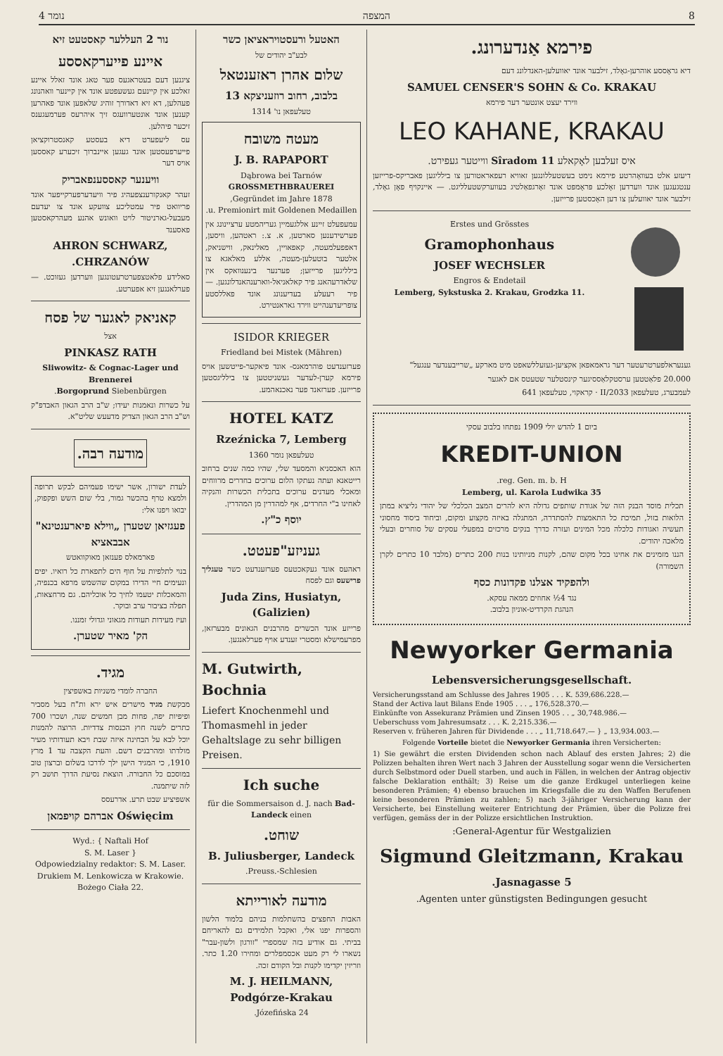נומר 4 המצפה 8
פירמא אַנדערונג.
דיא גראָססע אוהרען-גאָלד, זילבער אונד יאוועלען-האנדלונג דעם
SAMUEL CENSER'S SOHN & Co. KRAKAU
ווירד יעצט אונטער דער פירמא
LEO KAHANE, KRAKAU
איס זעלבען לאָקאלע Sîradom 11 ווייטער געפירט.
דיעזע אלט בעוואָהרטע פירמא נימט בעשטעללונגען זאוויא רעפאראטורען צו בילליגען פאבריקס-פרייזען ענטגעגען אונד ווערדען זאָלכע פּראָמפּט אונד זאָרגפאַלטיג בעווערקשטעלליגט. — איינקויף פאָן גאָלד, זילבער אונד יאוועלען צו דען האָכסטען פרייזען.
Erstes und Grösstes
Gramophonhaus
JOSEF WECHSLER
Engros & Endetail
Lemberg, Sykstuska 2. Krakau, Grodzka 11.
גענעראלפערטרעטער דער גראמאפאן אקציען-געזעללשאפט מיט מארקע „שרייבענדער ענגעל"
20.000 פלאַטטען ערסטקלאַססיגער קינסטלער שטעטס אם לאגער
לעמבערג, טעלעפאן 2033/II · קראקוי, טעלעפאן 641
ביום 1 להדש יולי 1909 נפתחו בלבוב עסקי
KREDIT-UNION
reg. Gen. m. b. H.
Lemberg, ul. Karola Ludwika 35
תכלית מוסד הבנק הזה של אגודת שותפים גדולה היא להרים המצב הכלכלי של יהודי גליציא במתן הלואות בזול, תמיכת כל התאמצות להסתדרה, המתגלה באיזה מקצוע ומקום, וביחוד ביסוד מחסוני תעשיה ואגודות כלכלה מכל המינים ועזרה כדרך בנקים מרכזים במפעלי עסקים של סוחרים ובעלי מלאכה יהודים.
הננו מזמינים את אחינו בכל מקום שהם, לקנות מניותינו בנות 200 כתרים (מלבד 10 כתרים לקרן השמורה)
ולהפקיד אצלנו פקדונות כסף
נגד 4½ אחוזים ממאה עסקא.
הנהגת הקרדיט-אוניון בלבוב.
Newyorker Germania
Lebensversicherungsgesellschaft.
Versicherungsstand am Schlusse des Jahres 1905 . . . K. 539,686.228.—
Stand der Activa laut Bilans Ende 1905 . . . „ 176,528.370.—
Einkünfte von Assekuranz Prämien und Zinsen 1905 . . „ 30,748.986.—
Ueberschuss vom Jahresumsatz . . . K. 2,215.336.—
Reserven v. früheren Jahren für Dividende . . . „ 11,718.647.— } „ 13,934.003.—
Folgende Vorteile bietet die Newyorker Germania ihren Versicherten:
1) Sie gewährt die ersten Dividenden schon nach Ablauf des ersten Jahres; 2) die Polizzen behalten ihren Wert nach 3 Jahren der Ausstellung sogar wenn die Versicherten durch Selbstmord oder Duell starben, und auch in Fällen, in welchen der Antrag objectiv falsche Deklaration enthält; 3) Reise um die ganze Erdkugel unterliegen keine besonderen Prämien; 4) ebenso brauchen im Kriegsfalle die zu den Waffen Berufenen keine besonderen Prämien zu zahlen; 5) nach 3-jähriger Versicherung kann der Versicherte, bei Einstellung weiterer Entrichtung der Prämien, über die Polizze frei verfügen, gemäss der in der Polizze ersichtlichen Instruktion.
General-Agentur für Westgalizien:
Sigmund Gleitzmann, Krakau
Jasnagasse 5.
Agenten unter günstigsten Bedingungen gesucht.
האטעל ורעסטויראציאן כשר
לבע"ב יהודים של
שלום אהרן ראזענטאל
בלבוב, רחוב רוזעניצקא 13
טעלעפאן נו' 1314
מעטה משובח
J. B. RAPAPORT
Dąbrowa bei Tarnów
GROSSMETHBRAUEREI
Gegründet im Jahre 1878,
u. Premionirt mit Goldenen Medaillen.
עמעפעלט זיינע אללגעמיין געריהמטע ערציינונג אין פערשידענען סארטען, א. צ.: ראטהען, וויסען, דאפפעלמעטה, קאפאויין, מאלינאק, ווישניאק, אלטער בוטעלען-מעטה, אללע מאלאגא צו בילליגען פרייזען; פערנער בינענוואקס אין שלאדרעהאנג פיר קאלאניאל-ווארענהאנדלונגען. — פיר רעעלע בעדיענונג אונד פאללסטע צופריעדענהייט ווירד גאראנטירט.
ISIDOR KRIEGER
Friedland bei Mistek (Mähren)
פערזענדעט פוהרמאנס- אונד פיאקער-פייטשען אויס פירמא קערן-לעדער געשניטטען צו בילליגסטען פרייזען. פערזאנד פער נאכנאהמע.
HOTEL KATZ
Rzeźnicka 7, Lemberg
טעלעפאן נומר 1360
הוא האכסניא והמסעד שלי, שהיו כמה שנים ברחוב רייטאנא ועתה נעתקו הלום ערוכים בחדרים מרווחים ומאכלי מעדנים ערוכים בתכלית הכשרות והנקיה לאחינו ב"י החרדים, אף למהדרין מן המהדרין.
יוסף כ"ץ.
געניזע"פעטט.
ראהעס אונד געקאכטעס פערזענדעט כשר טעגליך פרישעס וגם לפסח
Juda Zins, Husiatyn, (Galizien)
פרייזע אונד הכשרים מהרבנים הגאונים מבערזאן, מפרעמישלא ומסטרי זענדע אויף פערלאנגען.
M. Gutwirth, Bochnia
Liefert Knochenmehl und Thomasmehl in jeder Gehaltslage zu sehr billigen Preisen.
Ich suche
für die Sommersaison d. J. nach Bad-Landeck einen
שוחט.
B. Juliusberger, Landeck
Preuss.-Schlesien.
מודעה לאורייתא
האבות החפצים בהשתלמות בניהם בלמוד הלשון והספרות יפנו אלי, ואקבל תלמידים גם להאריחם בביתי. גם אודיע בזה שמספרי "זורגון ולשון-עבר" נשארו לי רק מעט אכסמפלרים ומחירו 1.20 כתר. וזריזין יקדימו לקנות ובל הקודם זכה.
M. J. HEILMANN, Podgórze-Krakau
Józefińska 24.
נור 2 העללער קאסטעט זיא
איינע פייערקאססע
ציגנען דעם בעטראגעס פער טאג אונד זאלל איינע זאלכע אין קיינעם געשעפטע אונד אין קיינער וואהנונג פעהלען, דא זיא דאדורך זוהיג שלאפען אונד פאהרען קענען אונד אונטערוועגס זיך איהרעס פערמעגענס זיכער פיהלען.
עס ליעפערט דיא בעסטע קאנסטרוקציאן פייערפעסטען אונד געגען איינברוך זיכערע קאססען אויס דער
וויענער קאססענפאבריק
זעהר קאנקורענצפעהיג פיר וויעדערפערקייפער אונד פריוואט פיר עמטליכע צוועקע אונד צו יעדעם מעבעל-גארניטור לויט וואונש אהנע מעהרקאסטען פאסענד
AHRON SCHWARZ, CHRZANÓW.
סאלידע פלאטצפערטרעטונגען ווערדען געזוכט. — פערלאנגען זיא אפערטע.
קאניאק לאגער של פסח
אצל
PINKASZ RATH
Sliwowitz- & Cognac-Lager und Brennerei
Borgoprund Siebenbürgen.
על כשרות ונאמנות יעידו; ש"ב הרב הגאון האבדפ"ק וש"ב הרב הגאון הצדיק מדעעש שליט"א.
מודעה רבה.
לעדת ישורון, אשר ישימו פעמיהם לבקש תרופה ולמצא טרף בהכשר גמור, בלי שום השש ופקפוק, יבואו ויפנו אלי:
פעגזיאן שטערן „ווילא פיארענטינא" אבבאציא
פארמאלס פענזאן מאוקוואטש
בנוי לתלפיות על חוף הים לתפארת כל רואיו. יפים ונעימים חיי הדירו במקום שהשמש מרפא בכנפיה, והמאכלות יטעמו לחיך כל אוכליהם. גם מרחצאות, תפלה בציבור ערב ובוקר.
ועיז מעידות תעודות מגאוני וגדולי זמננו.
הק' מאיר שטערן.
מגיד.
החברה לומדי משניות באשפיצין
מבקשת מגיד מישרים איש ירא ות"ח בעל מסביר ופיפיות יפה, פחות מבן חמשים שנה, ושכרו 700 כתרים לשנה חוץ הכנסות צדדיות. הרוצה להמנות יוכל לבא על הבחינה איזה שבת ויבא תעודותיו מעיר מולדתו ומהרבנים דשם. והעת הקצבה עד 1 מרץ 1910, כי המגיד הישן ילך לדרכו בשלום וברצון טוב במוסכם כל החבורה. הוצאת נסיעת הדרך תושב רק לזה שיתמנה.
אשפיציע שבט תרע. אדרעסס
Oświęcim אברהם קויפמאן
Wyd.: { Naftali Hof
S. M. Laser }
Odpowiedzialny redaktor: S. M. Laser.
Drukiem M. Lenkowicza w Krakowie.
Bożego Ciała 22.